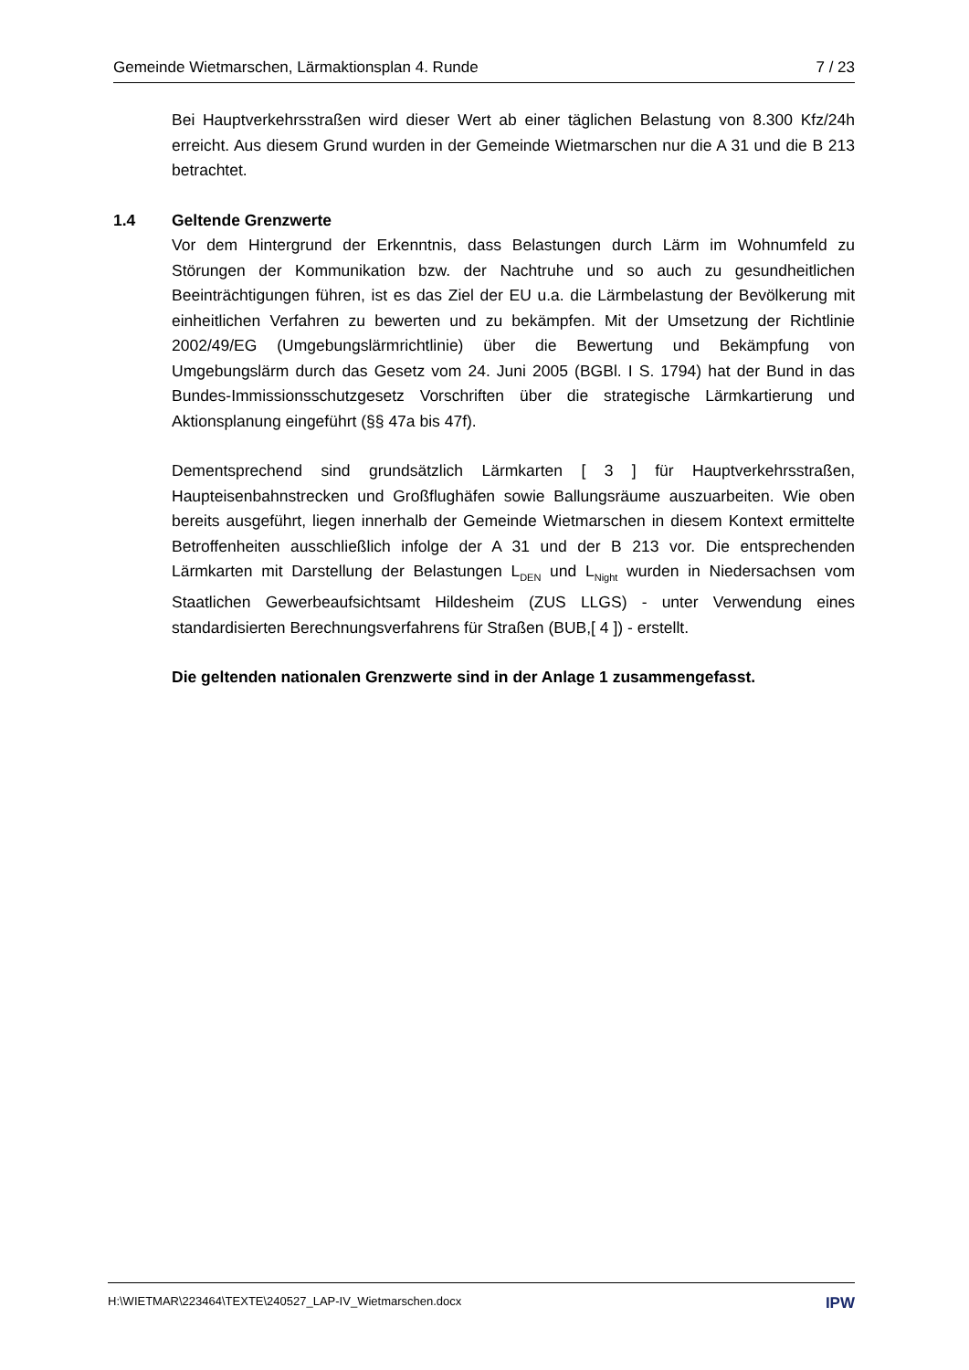Gemeinde Wietmarschen, Lärmaktionsplan 4. Runde 7 / 23
Bei Hauptverkehrsstraßen wird dieser Wert ab einer täglichen Belastung von 8.300 Kfz/24h erreicht. Aus diesem Grund wurden in der Gemeinde Wietmarschen nur die A 31 und die B 213 betrachtet.
1.4 Geltende Grenzwerte
Vor dem Hintergrund der Erkenntnis, dass Belastungen durch Lärm im Wohnumfeld zu Störungen der Kommunikation bzw. der Nachtruhe und so auch zu gesundheitlichen Beeinträchtigungen führen, ist es das Ziel der EU u.a. die Lärmbelastung der Bevölkerung mit einheitlichen Verfahren zu bewerten und zu bekämpfen. Mit der Umsetzung der Richtlinie 2002/49/EG (Umgebungslärmrichtlinie) über die Bewertung und Bekämpfung von Umgebungslärm durch das Gesetz vom 24. Juni 2005 (BGBl. I S. 1794) hat der Bund in das Bundes-Immissionsschutzgesetz Vorschriften über die strategische Lärmkartierung und Aktionsplanung eingeführt (§§ 47a bis 47f).
Dementsprechend sind grundsätzlich Lärmkarten [ 3 ] für Hauptverkehrsstraßen, Haupteisenbahnstrecken und Großflughäfen sowie Ballungsräume auszuarbeiten. Wie oben bereits ausgeführt, liegen innerhalb der Gemeinde Wietmarschen in diesem Kontext ermittelte Betroffenheiten ausschließlich infolge der A 31 und der B 213 vor. Die entsprechenden Lärmkarten mit Darstellung der Belastungen L<sub>DEN</sub> und L<sub>Night</sub> wurden in Niedersachsen vom Staatlichen Gewerbeaufsichtsamt Hildesheim (ZUS LLGS) - unter Verwendung eines standardisierten Berechnungsverfahrens für Straßen (BUB,[ 4 ]) - erstellt.
Die geltenden nationalen Grenzwerte sind in der Anlage 1 zusammengefasst.
H:\WIETMAR\223464\TEXTE\240527_LAP-IV_Wietmarschen.docx IPW